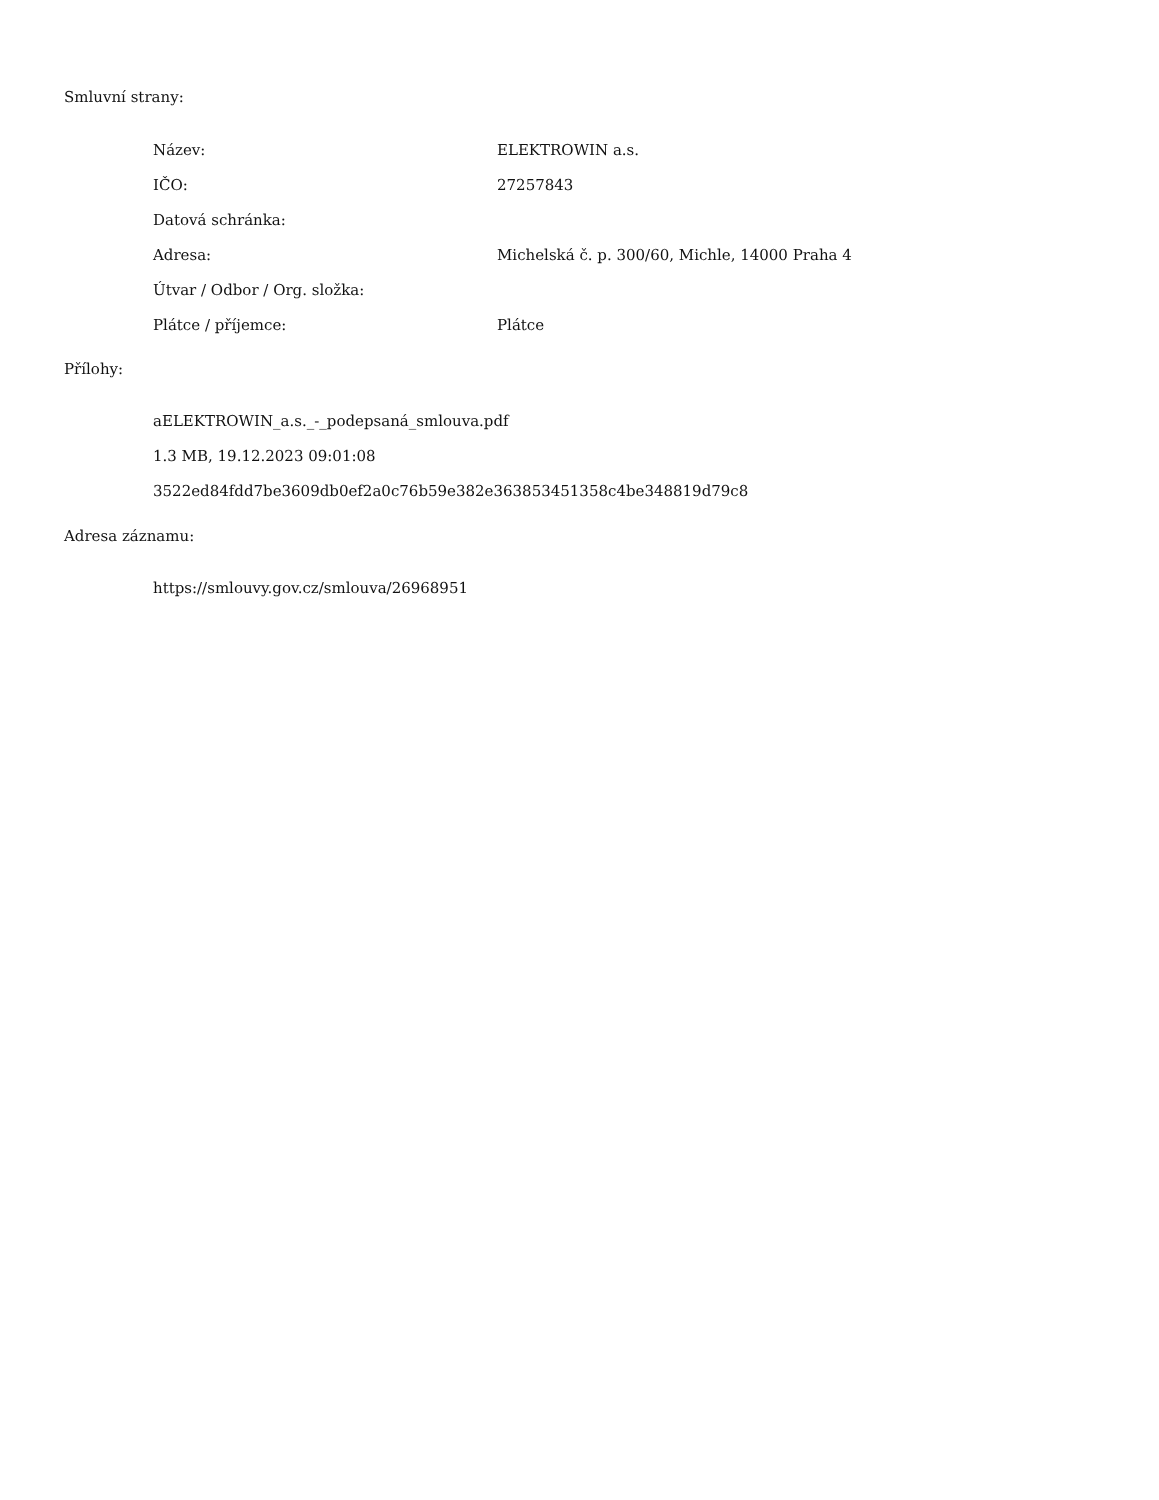Smluvní strany:
| Název: | ELEKTROWIN a.s. |
| IČO: | 27257843 |
| Datová schránka: | |
| Adresa: | Michelská č. p. 300/60, Michle, 14000 Praha 4 |
| Útvar / Odbor / Org. složka: | |
| Plátce / příjemce: | Plátce |
Přílohy:
aELEKTROWIN_a.s._-_podepsaná_smlouva.pdf
1.3 MB, 19.12.2023 09:01:08
3522ed84fdd7be3609db0ef2a0c76b59e382e363853451358c4be348819d79c8
Adresa záznamu:
https://smlouvy.gov.cz/smlouva/26968951